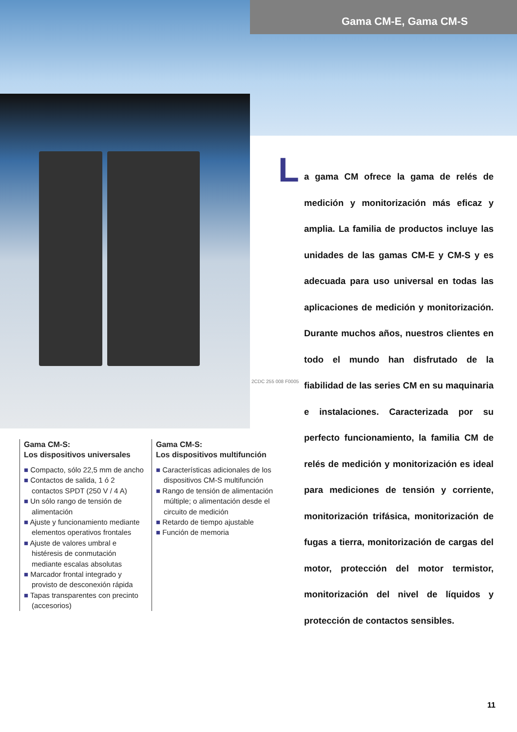Gama CM-E, Gama CM-S
2CDC 255 008 F0005
L
a gama CM ofrece la gama de relés de medición y monitorización más eficaz y amplia. La familia de productos incluye las unidades de las gamas CM-E y CM-S y es adecuada para uso universal en todas las aplicaciones de medición y monitorización. Durante muchos años, nuestros clientes en todo el mundo han disfrutado de la fiabilidad de las series CM en su maquinaria e instalaciones. Caracterizada por su perfecto funcionamiento, la familia CM de relés de medición y monitorización es ideal para mediciones de tensión y corriente, monitorización trifásica, monitorización de fugas a tierra, monitorización de cargas del motor, protección del motor termistor, monitorización del nivel de líquidos y protección de contactos sensibles.
Gama CM-S:
Los dispositivos universales
■ Compacto, sólo 22,5 mm de ancho
■ Contactos de salida, 1 ó 2 contactos SPDT (250 V / 4 A)
■ Un sólo rango de tensión de alimentación
■ Ajuste y funcionamiento mediante elementos operativos frontales
■ Ajuste de valores umbral e histéresis de conmutación mediante escalas absolutas
■ Marcador frontal integrado y provisto de desconexión rápida
■ Tapas transparentes con precinto (accesorios)
Gama CM-S:
Los dispositivos multifunción
■ Características adicionales de los dispositivos CM-S multifunción
■ Rango de tensión de alimentación múltiple; o alimentación desde el circuito de medición
■ Retardo de tiempo ajustable
■ Función de memoria
11